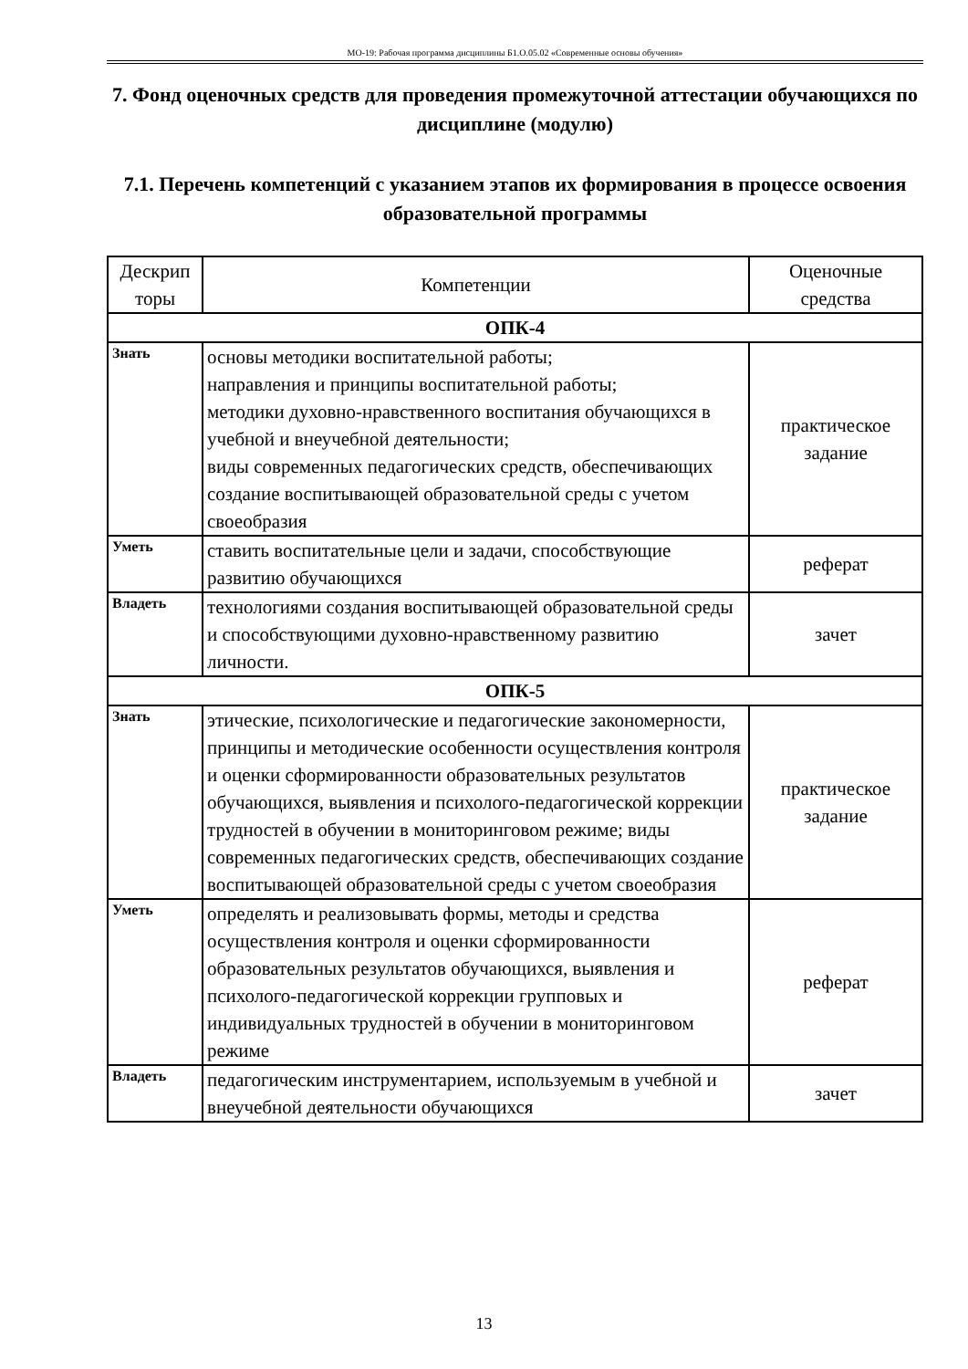МО-19: Рабочая программа дисциплины Б1.О.05.02 «Современные основы обучения»
7. Фонд оценочных средств для проведения промежуточной аттестации обучающихся по дисциплине (модулю)
7.1. Перечень компетенций с указанием этапов их формирования в процессе освоения образовательной программы
| Дескрип торы | Компетенции | Оценочные средства |
| --- | --- | --- |
| ОПК-4 | | |
| Знать | основы методики воспитательной работы; направления и принципы воспитательной работы; методики духовно-нравственного воспитания обучающихся в учебной и внеучебной деятельности; виды современных педагогических средств, обеспечивающих создание воспитывающей образовательной среды с учетом своеобразия | практическое задание |
| Уметь | ставить воспитательные цели и задачи, способствующие развитию обучающихся | реферат |
| Владеть | технологиями создания воспитывающей образовательной среды и способствующими духовно-нравственному развитию личности. | зачет |
| ОПК-5 | | |
| Знать | этические, психологические и педагогические закономерности, принципы и методические особенности осуществления контроля и оценки сформированности образовательных результатов обучающихся, выявления и психолого-педагогической коррекции трудностей в обучении в мониторинговом режиме; виды современных педагогических средств, обеспечивающих создание воспитывающей образовательной среды с учетом своеобразия | практическое задание |
| Уметь | определять и реализовывать формы, методы и средства осуществления контроля и оценки сформированности образовательных результатов обучающихся, выявления и психолого-педагогической коррекции групповых и индивидуальных трудностей в обучении в мониторинговом режиме | реферат |
| Владеть | педагогическим инструментарием, используемым в учебной и внеучебной деятельности обучающихся | зачет |
13